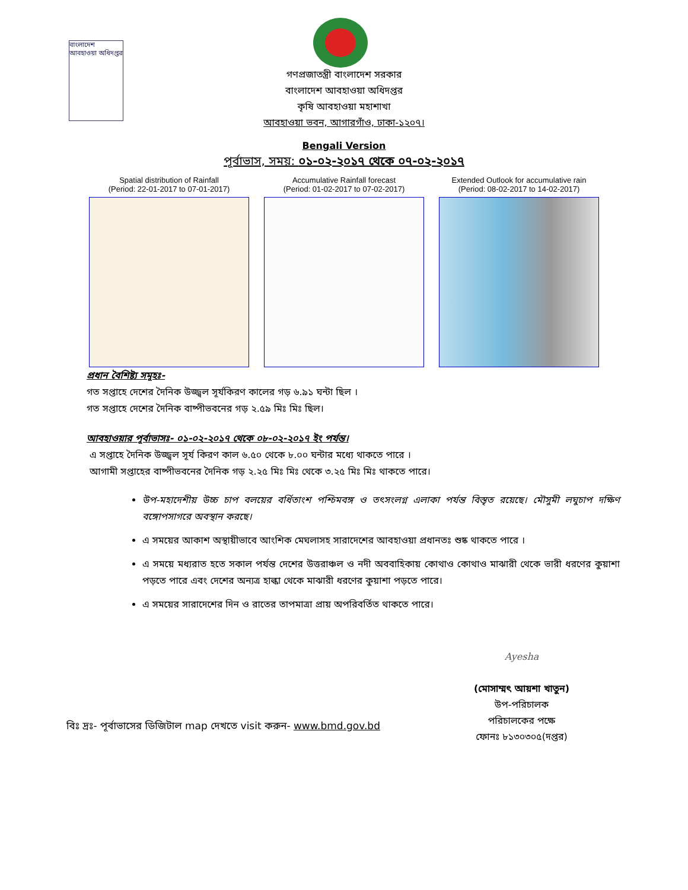বাংলাদেশ আবহাওয়া অধিদপ্তর
গণপ্রজাতন্ত্রী বাংলাদেশ সরকার
বাংলাদেশ আবহাওয়া অধিদপ্তর
কৃষি আবহাওয়া মহাশাখা
আবহাওয়া ভবন, আগারগাঁও, ঢাকা-১২০৭।
Bengali Version
পূর্বাভাস, সময়: ০১-০২-২০১৭ থেকে ০৭-০২-২০১৭
Spatial distribution of Rainfall
(Period: 22-01-2017 to 07-01-2017)
Accumulative Rainfall forecast
(Period: 01-02-2017 to 07-02-2017)
Extended Outlook for accumulative rain
(Period: 08-02-2017 to 14-02-2017)
প্রধান বৈশিষ্ট্য সমূহঃ-
গত সপ্তাহে দেশের দৈনিক উজ্জ্বল সূর্যকিরণ কালের গড় ৬.৯১ ঘন্টা ছিল ।
গত সপ্তাহে দেশের দৈনিক বাষ্পীভবনের গড় ২.৫৯ মিঃ মিঃ ছিল।
আবহাওয়ার পূর্বাভাসঃ- ০১-০২-২০১৭ থেকে ০৮-০২-২০১৭ ইং পর্যন্ত।
এ সপ্তাহে দৈনিক উজ্জ্বল সূর্য কিরণ কাল ৬.৫০ থেকে ৮.০০ ঘন্টার মধ্যে থাকতে পারে ।
আগামী সপ্তাহের বাষ্পীভবনের দৈনিক গড় ২.২৫ মিঃ মিঃ থেকে ৩.২৫ মিঃ মিঃ থাকতে পারে।
উপ-মহাদেশীয় উচ্চ চাপ বলয়ের বর্ধিতাংশ পশ্চিমবঙ্গ ও তৎসংলগ্ন এলাকা পর্যন্ত বিস্তৃত রয়েছে। মৌসুমী লঘুচাপ দক্ষিণ বঙ্গোপসাগরে অবস্থান করছে।
এ সময়ের আকাশ অস্থায়ীভাবে আংশিক মেঘলাসহ সারাদেশের আবহাওয়া প্রধানতঃ শুষ্ক থাকতে পারে ।
এ সময়ে মধ্যরাত হতে সকাল পর্যন্ত দেশের উত্তরাঞ্চল ও নদী অববাহিকায় কোথাও কোথাও মাঝারী থেকে ভারী ধরণের কুয়াশা পড়তে পারে এবং দেশের অন্যত্র হাল্কা থেকে মাঝারী ধরণের কুয়াশা পড়তে পারে।
এ সময়ের সারাদেশের দিন ও রাতের তাপমাত্রা প্রায় অপরিবর্তিত থাকতে পারে।
বিঃ দ্রঃ- পূর্বাভাসের ডিজিটাল map দেখতে visit করুন- www.bmd.gov.bd
Ayesha
(মোসাম্মৎ আয়শা খাতুন)
উপ-পরিচালক
পরিচালকের পক্ষে
ফোনঃ ৮১৩০৩০৫(দপ্তর)